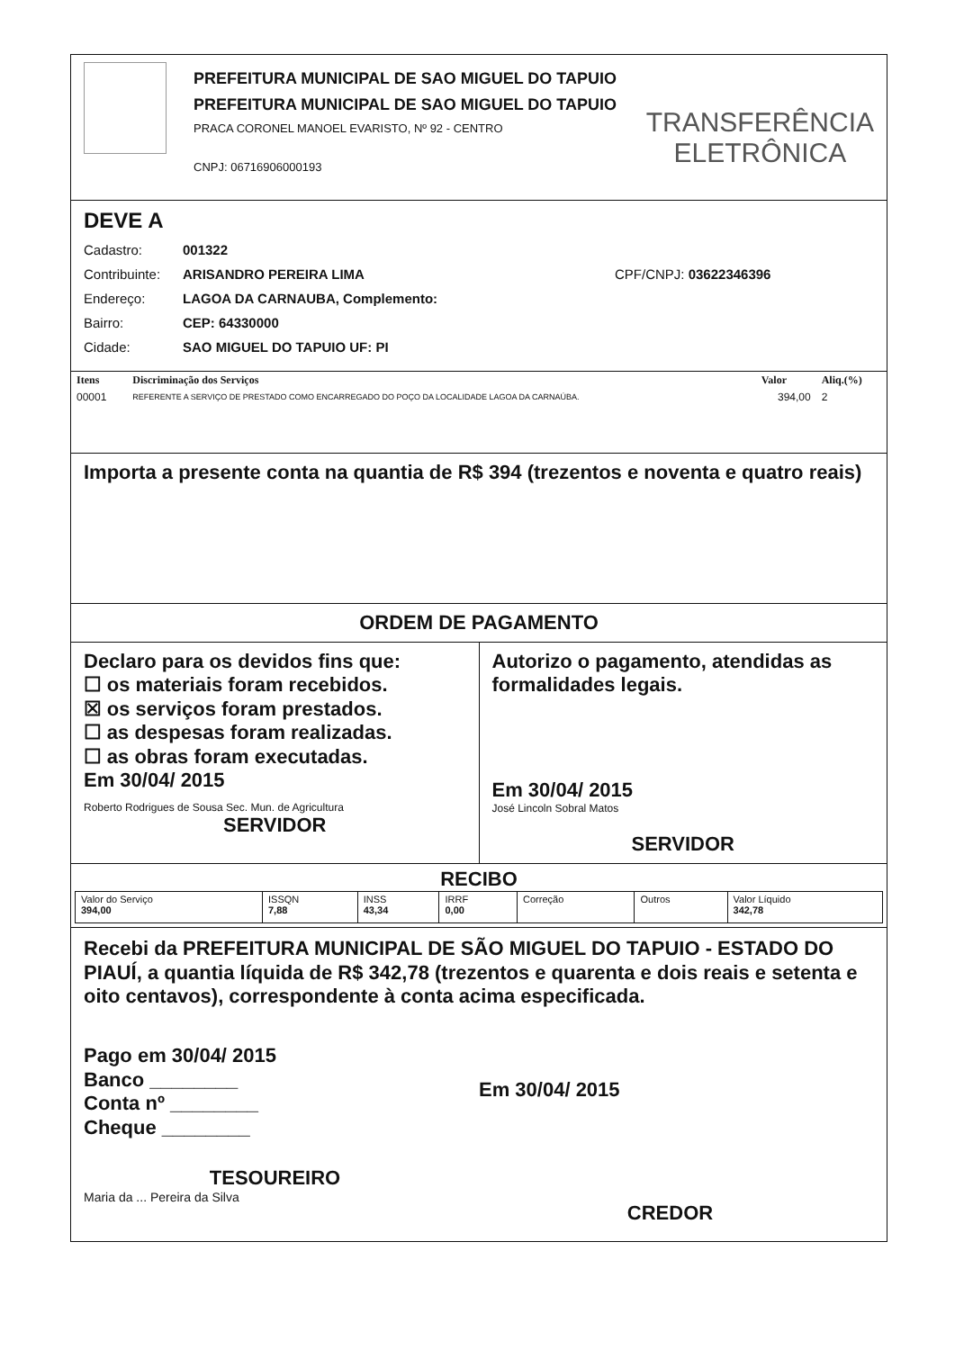PREFEITURA MUNICIPAL DE SAO MIGUEL DO TAPUIO
PREFEITURA MUNICIPAL DE SAO MIGUEL DO TAPUIO
PRACA CORONEL MANOEL EVARISTO, Nº 92 - CENTRO
CNPJ: 06716906000193
TRANSFERÊNCIA
ELETRÔNICA
DEVE A
Cadastro: 001322
Contribuinte: ARISANDRO PEREIRA LIMA CPF/CNPJ: 03622346396
Endereço: LAGOA DA CARNAUBA, Complemento:
Bairro: CEP: 64330000
Cidade: SAO MIGUEL DO TAPUIO UF: PI
| Itens | Discriminação dos Serviços | Valor | Aliq.(%) |
| --- | --- | --- | --- |
| 00001 | REFERENTE A SERVIÇO DE PRESTADO COMO ENCARREGADO DO POÇO DA LOCALIDADE LAGOA DA CARNAÚBA. | 394,00 | 2 |
Importa a presente conta na quantia de R$ 394 (trezentos e noventa e quatro reais)
ORDEM DE PAGAMENTO
Declaro para os devidos fins que:
☐ os materiais foram recebidos.
☒ os serviços foram prestados.
☐ as despesas foram realizadas.
☐ as obras foram executadas.
Em 30/04/ 2015
Roberto Rodrigues de Sousa Sec. Mun. de Agricultura
SERVIDOR
Autorizo o pagamento, atendidas as formalidades legais.
Em 30/04/ 2015
José Lincoln Sobral Matos
SERVIDOR
RECIBO
| Valor do Serviço 394,00 | ISSQN 7,88 | INSS 43,34 | IRRF 0,00 | Correção | Outros | Valor Líquido 342,78 |
Recebi da PREFEITURA MUNICIPAL DE SÃO MIGUEL DO TAPUIO - ESTADO DO PIAUÍ, a quantia líquida de R$ 342,78 (trezentos e quarenta e dois reais e setenta e oito centavos), correspondente à conta acima especificada.
Pago em 30/04/ 2015
Banco ________
Conta nº ________
Cheque ________
TESOUREIRO
Maria da ... Pereira da Silva
Em 30/04/ 2015
CREDOR